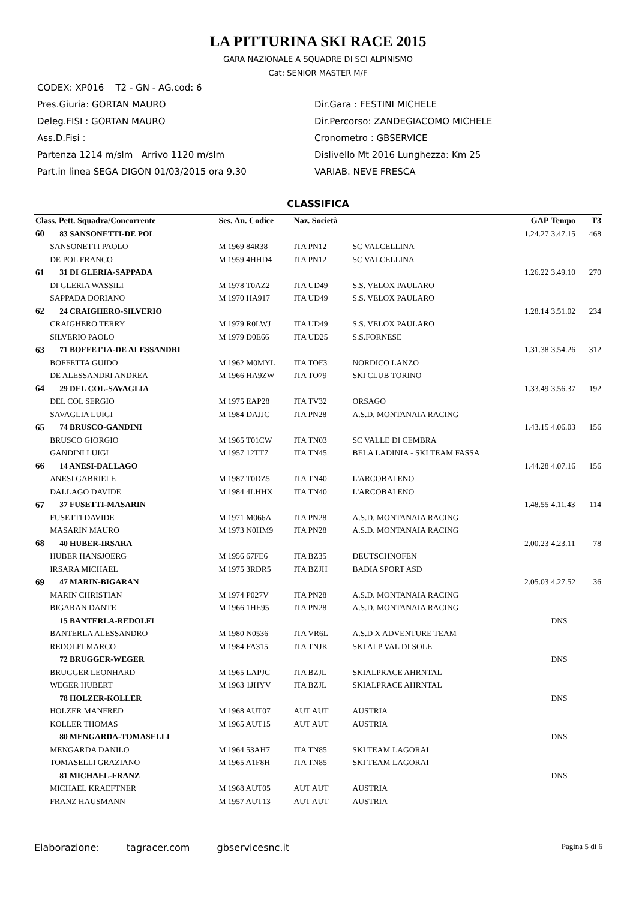LA PITTURINA SKI RACE 2015
GARA NAZIONALE A SQUADRE DI SCI ALPINISMO
Cat: SENIOR MASTER M/F
CODEX: XP016 T2 - GN - AG.cod: 6
Pres.Giuria: GORTAN MAURO
Dir.Gara : FESTINI MICHELE
Deleg.FISI : GORTAN MAURO
Dir.Percorso: ZANDEGIACOMO MICHELE
Ass.D.Fisi :
Cronometro : GBSERVICE
Partenza 1214 m/slm Arrivo 1120 m/slm
Dislivello Mt 2016 Lunghezza: Km 25
Part.in linea SEGA DIGON 01/03/2015 ora 9.30
VARIAB. NEVE FRESCA
CLASSIFICA
| Class. Pett. Squadra/Concorrente | | Ses. An. Codice | Naz. Società | | GAP | Tempo | T3 |
| --- | --- | --- | --- | --- | --- | --- | --- |
| 60 | 83 SANSONETTI-DE POL | | | | 1.24.27 | 3.47.15 | 468 |
| | SANSONETTI PAOLO | M 1969 84R38 | ITA PN12 | SC VALCELLINA | | | |
| | DE POL FRANCO | M 1959 4HHD4 | ITA PN12 | SC VALCELLINA | | | |
| 61 | 31 DI GLERIA-SAPPADA | | | | 1.26.22 | 3.49.10 | 270 |
| | DI GLERIA WASSILI | M 1978 T0AZ2 | ITA UD49 | S.S. VELOX PAULARO | | | |
| | SAPPADA DORIANO | M 1970 HA917 | ITA UD49 | S.S. VELOX PAULARO | | | |
| 62 | 24 CRAIGHERO-SILVERIO | | | | 1.28.14 | 3.51.02 | 234 |
| | CRAIGHERO TERRY | M 1979 R0LWJ | ITA UD49 | S.S. VELOX PAULARO | | | |
| | SILVERIO PAOLO | M 1979 D0E66 | ITA UD25 | S.S.FORNESE | | | |
| 63 | 71 BOFFETTA-DE ALESSANDRI | | | | 1.31.38 | 3.54.26 | 312 |
| | BOFFETTA GUIDO | M 1962 M0MYL | ITA TOF3 | NORDICO LANZO | | | |
| | DE ALESSANDRI ANDREA | M 1966 HA9ZW | ITA TO79 | SKI CLUB TORINO | | | |
| 64 | 29 DEL COL-SAVAGLIA | | | | 1.33.49 | 3.56.37 | 192 |
| | DEL COL SERGIO | M 1975 EAP28 | ITA TV32 | ORSAGO | | | |
| | SAVAGLIA LUIGI | M 1984 DAJJC | ITA PN28 | A.S.D. MONTANAIA RACING | | | |
| 65 | 74 BRUSCO-GANDINI | | | | 1.43.15 | 4.06.03 | 156 |
| | BRUSCO GIORGIO | M 1965 T01CW | ITA TN03 | SC VALLE DI CEMBRA | | | |
| | GANDINI LUIGI | M 1957 12TT7 | ITA TN45 | BELA LADINIA - SKI TEAM FASSA | | | |
| 66 | 14 ANESI-DALLAGO | | | | 1.44.28 | 4.07.16 | 156 |
| | ANESI GABRIELE | M 1987 T0DZ5 | ITA TN40 | L'ARCOBALENO | | | |
| | DALLAGO DAVIDE | M 1984 4LHHX | ITA TN40 | L'ARCOBALENO | | | |
| 67 | 37 FUSETTI-MASARIN | | | | 1.48.55 | 4.11.43 | 114 |
| | FUSETTI DAVIDE | M 1971 M066A | ITA PN28 | A.S.D. MONTANAIA RACING | | | |
| | MASARIN MAURO | M 1973 N0HM9 | ITA PN28 | A.S.D. MONTANAIA RACING | | | |
| 68 | 40 HUBER-IRSARA | | | | 2.00.23 | 4.23.11 | 78 |
| | HUBER HANSJOERG | M 1956 67FE6 | ITA BZ35 | DEUTSCHNOFEN | | | |
| | IRSARA MICHAEL | M 1975 3RDR5 | ITA BZJH | BADIA SPORT ASD | | | |
| 69 | 47 MARIN-BIGARAN | | | | 2.05.03 | 4.27.52 | 36 |
| | MARIN CHRISTIAN | M 1974 P027V | ITA PN28 | A.S.D. MONTANAIA RACING | | | |
| | BIGARAN DANTE | M 1966 1HE95 | ITA PN28 | A.S.D. MONTANAIA RACING | | | |
| | 15 BANTERLA-REDOLFI | | | | | DNS | |
| | BANTERLA ALESSANDRO | M 1980 N0536 | ITA VR6L | A.S.D X ADVENTURE TEAM | | | |
| | REDOLFI MARCO | M 1984 FA315 | ITA TNJK | SKI ALP VAL DI SOLE | | | |
| | 72 BRUGGER-WEGER | | | | | DNS | |
| | BRUGGER LEONHARD | M 1965 LAPJC | ITA BZJL | SKIALPRACE AHRNTAL | | | |
| | WEGER HUBERT | M 1963 1JHYV | ITA BZJL | SKIALPRACE AHRNTAL | | | |
| | 78 HOLZER-KOLLER | | | | | DNS | |
| | HOLZER MANFRED | M 1968 AUT07 | AUT AUT | AUSTRIA | | | |
| | KOLLER THOMAS | M 1965 AUT15 | AUT AUT | AUSTRIA | | | |
| | 80 MENGARDA-TOMASELLI | | | | | DNS | |
| | MENGARDA DANILO | M 1964 53AH7 | ITA TN85 | SKI TEAM LAGORAI | | | |
| | TOMASELLI GRAZIANO | M 1965 A1F8H | ITA TN85 | SKI TEAM LAGORAI | | | |
| | 81 MICHAEL-FRANZ | | | | | DNS | |
| | MICHAEL KRAEFTNER | M 1968 AUT05 | AUT AUT | AUSTRIA | | | |
| | FRANZ HAUSMANN | M 1957 AUT13 | AUT AUT | AUSTRIA | | | |
Elaborazione: tagracer.com gbservicesnc.it Pagina 5 di 6